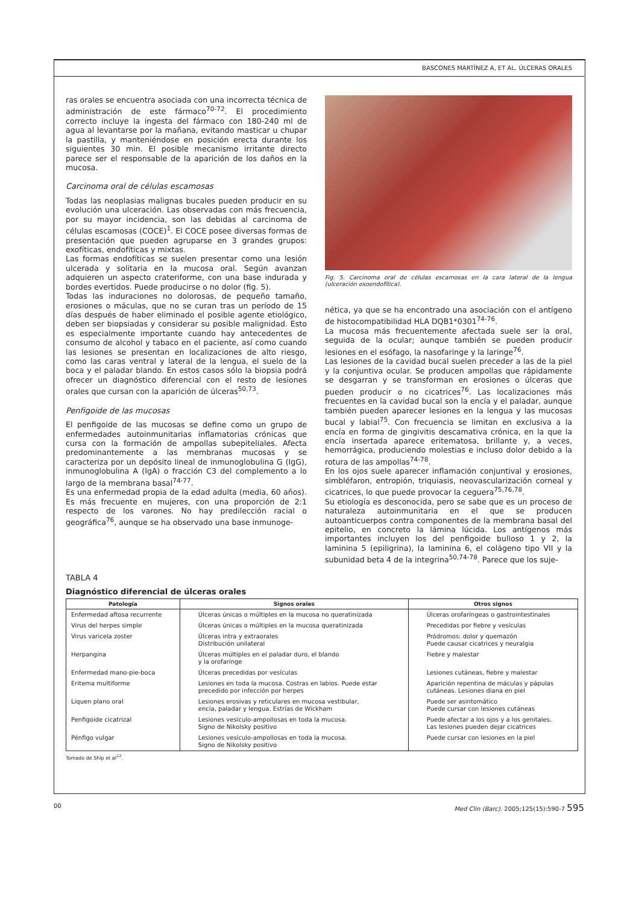BASCONES MARTÍNEZ A, ET AL. ÚLCERAS ORALES
ras orales se encuentra asociada con una incorrecta técnica de administración de este fármaco<sup>70-72</sup>. El procedimiento correcto incluye la ingesta del fármaco con 180-240 ml de agua al levantarse por la mañana, evitando masticar u chupar la pastilla, y manteniéndose en posición erecta durante los siguientes 30 min. El posible mecanismo irritante directo parece ser el responsable de la aparición de los daños en la mucosa.
Carcinoma oral de células escamosas
Todas las neoplasias malignas bucales pueden producir en su evolución una ulceración. Las observadas con más frecuencia, por su mayor incidencia, son las debidas al carcinoma de células escamosas (COCE)<sup>1</sup>. El COCE posee diversas formas de presentación que pueden agruparse en 3 grandes grupos: exofíticas, endofíticas y mixtas.
Las formas endofíticas se suelen presentar como una lesión ulcerada y solitaria en la mucosa oral. Según avanzan adquieren un aspecto crateriforme, con una base indurada y bordes evertidos. Puede producirse o no dolor (fig. 5).
Todas las induraciones no dolorosas, de pequeño tamaño, erosiones o máculas, que no se curan tras un período de 15 días después de haber eliminado el posible agente etiológico, deben ser biopsiadas y considerar su posible malignidad. Esto es especialmente importante cuando hay antecedentes de consumo de alcohol y tabaco en el paciente, así como cuando las lesiones se presentan en localizaciones de alto riesgo, como las caras ventral y lateral de la lengua, el suelo de la boca y el paladar blando. En estos casos sólo la biopsia podrá ofrecer un diagnóstico diferencial con el resto de lesiones orales que cursan con la aparición de úlceras<sup>50,73</sup>.
Penfigoide de las mucosas
El penfigoide de las mucosas se define como un grupo de enfermedades autoinmunitarias inflamatorias crónicas que cursa con la formación de ampollas subepiteliales. Afecta predominantemente a las membranas mucosas y se caracteriza por un depósito lineal de inmunoglobulina G (IgG), inmunoglobulina A (IgA) o fracción C3 del complemento a lo largo de la membrana basal<sup>74-77</sup>.
Es una enfermedad propia de la edad adulta (media, 60 años). Es más frecuente en mujeres, con una proporción de 2:1 respecto de los varones. No hay predilección racial o geográfica<sup>76</sup>, aunque se ha observado una base inmunoge-
Fig. 5. Carcinoma oral de células escamosas en la cara lateral de la lengua (ulceración exoendofítica).
nética, ya que se ha encontrado una asociación con el antígeno de histocompatibilidad HLA DQB1*0301<sup>74-76</sup>.
La mucosa más frecuentemente afectada suele ser la oral, seguida de la ocular; aunque también se pueden producir lesiones en el esófago, la nasofaringe y la laringe<sup>76</sup>.
Las lesiones de la cavidad bucal suelen preceder a las de la piel y la conjuntiva ocular. Se producen ampollas que rápidamente se desgarran y se transforman en erosiones o úlceras que pueden producir o no cicatrices<sup>76</sup>. Las localizaciones más frecuentes en la cavidad bucal son la encía y el paladar, aunque también pueden aparecer lesiones en la lengua y las mucosas bucal y labial<sup>75</sup>. Con frecuencia se limitan en exclusiva a la encía en forma de gingivitis descamativa crónica, en la que la encía insertada aparece eritematosa, brillante y, a veces, hemorrágica, produciendo molestias e incluso dolor debido a la rotura de las ampollas<sup>74-78</sup>.
En los ojos suele aparecer inflamación conjuntival y erosiones, simbléfaron, entropión, triquiasis, neovascularización corneal y cicatrices, lo que puede provocar la ceguera<sup>75,76,78</sup>.
Su etiología es desconocida, pero se sabe que es un proceso de naturaleza autoinmunitaria en el que se producen autoanticuerpos contra componentes de la membrana basal del epitelio, en concreto la lámina lúcida. Los antígenos más importantes incluyen los del penfigoide bulloso 1 y 2, la laminina 5 (epiligrina), la laminina 6, el colágeno tipo VII y la subunidad beta 4 de la integrina<sup>50,74-78</sup>. Parece que los suje-
TABLA 4
Diagnóstico diferencial de úlceras orales
| Patología | Signos orales | Otros signos |
| --- | --- | --- |
| Enfermedad aftosa recurrente | Úlceras únicas o múltiples en la mucosa no queratinizada | Úlceras orofaríngeas o gastrointestinales |
| Virus del herpes simple | Úlceras únicas o múltiples en la mucosa queratinizada | Precedidas por fiebre y vesículas |
| Virus varicela zoster | Úlceras intra y extraorales Distribución unilateral | Pródromos: dolor y quemazón Puede causar cicatrices y neuralgia |
| Herpangina | Úlceras múltiples en el paladar duro, el blando y la orofaringe | Fiebre y malestar |
| Enfermedad mano-pie-boca | Úlceras precedidas por vesículas | Lesiones cutáneas, fiebre y malestar |
| Eritema multiforme | Lesiones en toda la mucosa. Costras en labios. Puede estar precedido por infección por herpes | Aparición repentina de máculas y pápulas cutáneas. Lesiones diana en piel |
| Liquen plano oral | Lesiones erosivas y reticulares en mucosa vestibular, encía, paladar y lengua. Estrías de Wickham | Puede ser asintomático Puede cursar con lesiones cutáneas |
| Penfigoide cicatrizal | Lesiones vesículo-ampollosas en toda la mucosa. Signo de Nikolsky positivo | Puede afectar a los ojos y a los genitales. Las lesiones pueden dejar cicatrices |
| Pénfigo vulgar | Lesiones vesículo-ampollosas en toda la mucosa. Signo de Nikolsky positivo | Puede cursar con lesiones en la piel |
Tomado de Ship et al<sup>12</sup>.
00 Med Clin (Barc). 2005;125(15):590-7 595